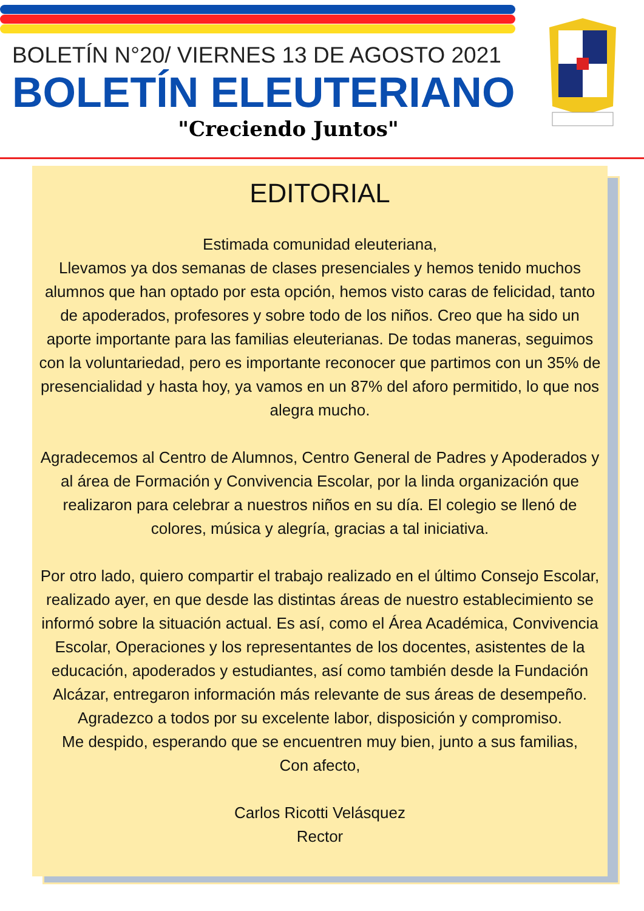BOLETÍN N°20/ VIERNES 13 DE AGOSTO 2021
BOLETÍN ELEUTERIANO
"Creciendo Juntos"
EDITORIAL
Estimada comunidad eleuteriana,
Llevamos ya dos semanas de clases presenciales y hemos tenido muchos alumnos que han optado por esta opción, hemos visto caras de felicidad, tanto de apoderados, profesores y sobre todo de los niños. Creo que ha sido un aporte importante para las familias eleuterianas. De todas maneras, seguimos con la voluntariedad, pero es importante reconocer que partimos con un 35% de presencialidad y hasta hoy, ya vamos en un 87% del aforo permitido, lo que nos alegra mucho.
Agradecemos al Centro de Alumnos, Centro General de Padres y Apoderados y al área de Formación y Convivencia Escolar, por la linda organización que realizaron para celebrar a nuestros niños en su día. El colegio se llenó de colores, música y alegría, gracias a tal iniciativa.
Por otro lado, quiero compartir el trabajo realizado en el último Consejo Escolar, realizado ayer, en que desde las distintas áreas de nuestro establecimiento se informó sobre la situación actual. Es así, como el Área Académica, Convivencia Escolar, Operaciones y los representantes de los docentes, asistentes de la educación, apoderados y estudiantes, así como también desde la Fundación Alcázar, entregaron información más relevante de sus áreas de desempeño. Agradezco a todos por su excelente labor, disposición y compromiso.
Me despido, esperando que se encuentren muy bien, junto a sus familias,
Con afecto,
Carlos Ricotti Velásquez
Rector